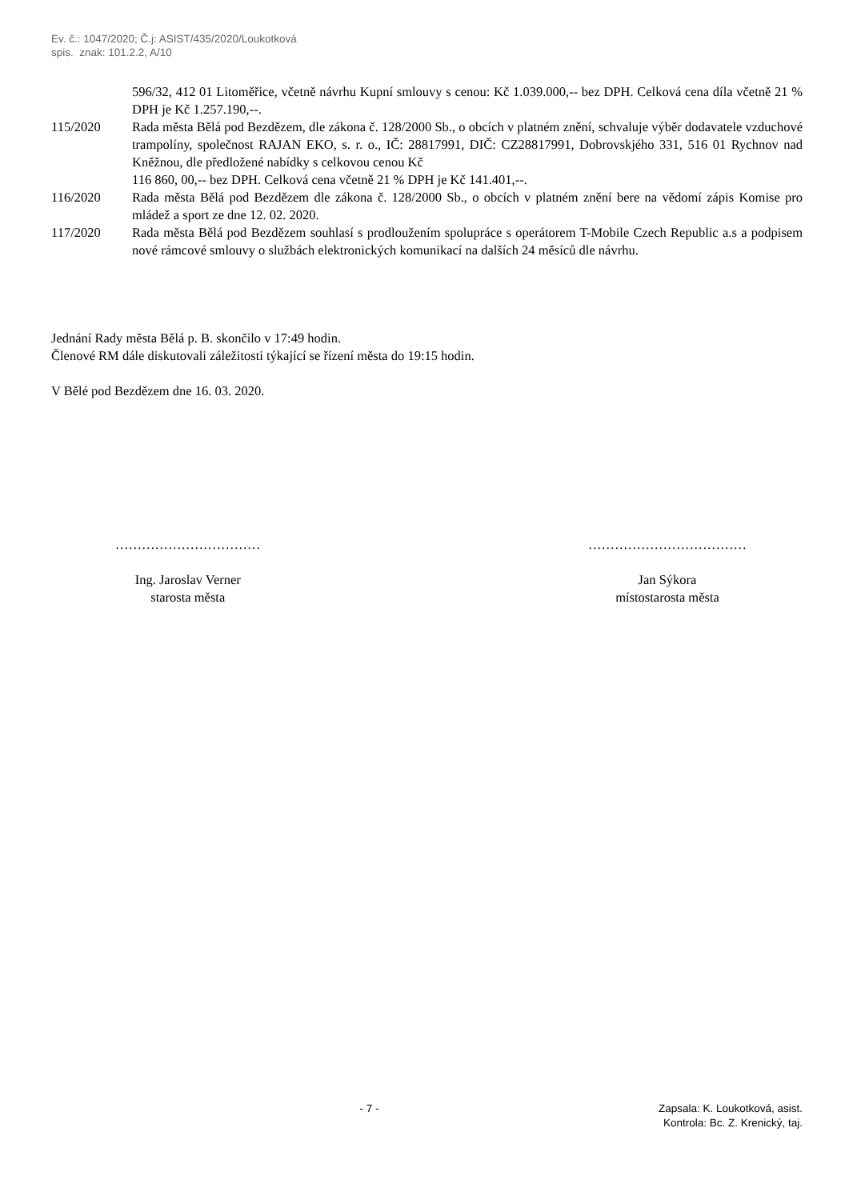Ev. č.: 1047/2020; Č.j: ASIST/435/2020/Loukotková
spis. znak: 101.2.2, A/10
596/32, 412 01 Litoměřice, včetně návrhu Kupní smlouvy s cenou: Kč 1.039.000,-- bez DPH. Celková cena díla včetně 21 % DPH je Kč 1.257.190,--.
115/2020 Rada města Bělá pod Bezdězem, dle zákona č. 128/2000 Sb., o obcích v platném znění, schvaluje výběr dodavatele vzduchové trampolíny, společnost RAJAN EKO, s. r. o., IČ: 28817991, DIČ: CZ28817991, Dobrovskjého 331, 516 01 Rychnov nad Kněžnou, dle předložené nabídky s celkovou cenou Kč
116 860, 00,-- bez DPH. Celková cena včetně 21 % DPH je Kč 141.401,--.
116/2020 Rada města Bělá pod Bezdězem dle zákona č. 128/2000 Sb., o obcích v platném znění bere na vědomí zápis Komise pro mládež a sport ze dne 12. 02. 2020.
117/2020 Rada města Bělá pod Bezdězem souhlasí s prodloužením spolupráce s operátorem T-Mobile Czech Republic a.s a podpisem nové rámcové smlouvy o službách elektronických komunikací na dalších 24 měsíců dle návrhu.
Jednání Rady města Bělá p. B. skončilo v 17:49 hodin.
Členové RM dále diskutovali záležitosti týkající se řízení města do 19:15 hodin.
V Bělé pod Bezdězem dne 16. 03. 2020.
……………………………
Ing. Jaroslav Verner
starosta města
………………………………
Jan Sýkora
místostarosta města
- 7 - Zapsala: K. Loukotková, asist.
Kontrola: Bc. Z. Krenický, taj.